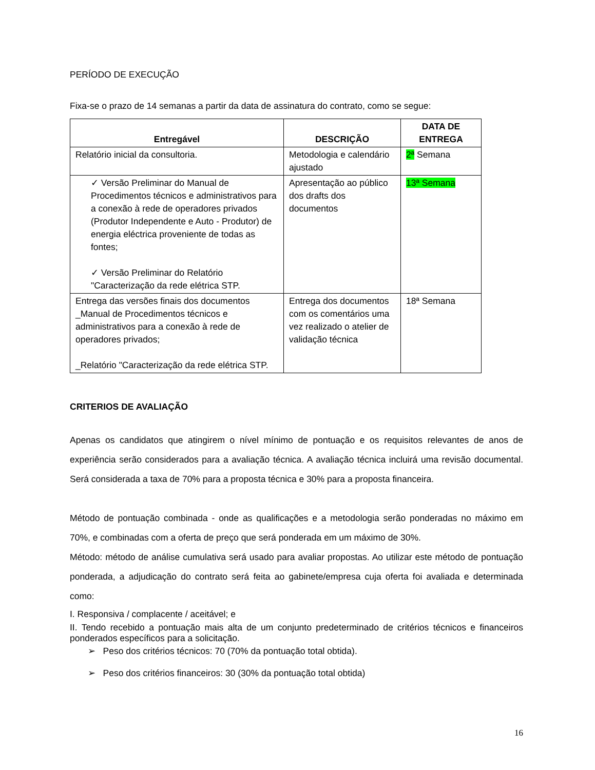PERÍODO DE EXECUÇÃO
Fixa-se o prazo de 14 semanas a partir da data de assinatura do contrato, como se segue:
| Entregável | DESCRIÇÃO | DATA DE ENTREGA |
| --- | --- | --- |
| Relatório inicial da consultoria. | Metodologia e calendário ajustado | 2ª Semana |
| ✓ Versão Preliminar do Manual de Procedimentos técnicos e administrativos para a conexão à rede de operadores privados (Produtor Independente e Auto - Produtor) de energia eléctrica proveniente de todas as fontes; ✓ Versão Preliminar do Relatório "Caracterização da rede elétrica STP. | Apresentação ao público dos drafts dos documentos | 13ª Semana |
| Entrega das versões finais dos documentos _Manual de Procedimentos técnicos e administrativos para a conexão à rede de operadores privados; _Relatório "Caracterização da rede elétrica STP. | Entrega dos documentos com os comentários uma vez realizado o atelier de validação técnica | 18ª Semana |
CRITERIOS DE AVALIAÇÃO
Apenas os candidatos que atingirem o nível mínimo de pontuação e os requisitos relevantes de anos de experiência serão considerados para a avaliação técnica. A avaliação técnica incluirá uma revisão documental. Será considerada a taxa de 70% para a proposta técnica e 30% para a proposta financeira.
Método de pontuação combinada - onde as qualificações e a metodologia serão ponderadas no máximo em 70%, e combinadas com a oferta de preço que será ponderada em um máximo de 30%.
Método: método de análise cumulativa será usado para avaliar propostas. Ao utilizar este método de pontuação ponderada, a adjudicação do contrato será feita ao gabinete/empresa cuja oferta foi avaliada e determinada como:
I. Responsiva / complacente / aceitável; e
II. Tendo recebido a pontuação mais alta de um conjunto predeterminado de critérios técnicos e financeiros ponderados específicos para a solicitação.
➢ Peso dos critérios técnicos: 70 (70% da pontuação total obtida).
➢ Peso dos critérios financeiros: 30 (30% da pontuação total obtida)
16